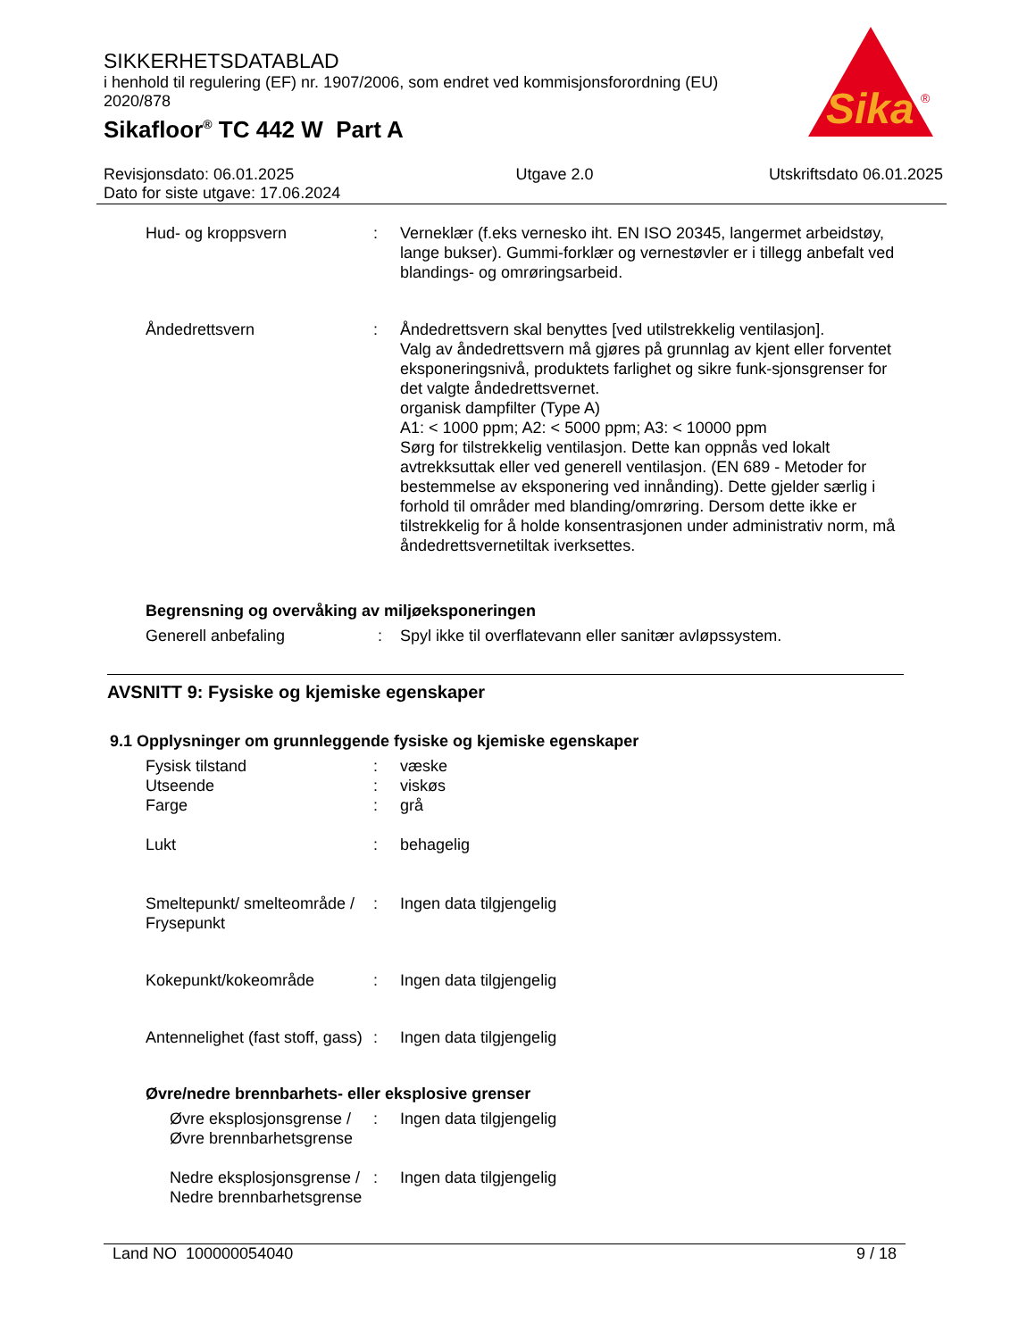SIKKERHETSDATABLAD
i henhold til regulering (EF) nr. 1907/2006, som endret ved kommisjonsforordning (EU) 2020/878
Sikafloor<sup>®</sup> TC 442 W Part A
Sika
®
Revisjonsdato: 06.01.2025
Dato for siste utgave: 17.06.2024
Utgave 2.0 Utskriftsdato 06.01.2025
Hud- og kroppsvern : Verneklær (f.eks vernesko iht. EN ISO 20345, langermet arbeidstøy, lange bukser). Gummi-forklær og vernestøvler er i tillegg anbefalt ved blandings- og omrøringsarbeid.
Åndedrettsvern : Åndedrettsvern skal benyttes [ved utilstrekkelig ventilasjon].
Valg av åndedrettsvern må gjøres på grunnlag av kjent eller forventet eksponeringsnivå, produktets farlighet og sikre funk-sjonsgrenser for det valgte åndedrettsvernet.
organisk dampfilter (Type A)
A1: < 1000 ppm; A2: < 5000 ppm; A3: < 10000 ppm
Sørg for tilstrekkelig ventilasjon. Dette kan oppnås ved lokalt avtrekksuttak eller ved generell ventilasjon. (EN 689 - Metoder for bestemmelse av eksponering ved innånding). Dette gjelder særlig i forhold til områder med blanding/omrøring. Dersom dette ikke er tilstrekkelig for å holde konsentrasjonen under administrativ norm, må åndedrettsvernetiltak iverksettes.
Begrensning og overvåking av miljøeksponeringen
Generell anbefaling : Spyl ikke til overflatevann eller sanitær avløpssystem.
AVSNITT 9: Fysiske og kjemiske egenskaper
9.1 Opplysninger om grunnleggende fysiske og kjemiske egenskaper
Fysisk tilstand : væske
Utseende : viskøs
Farge : grå
Lukt : behagelig
Smeltepunkt/ smelteområde / Frysepunkt
: Ingen data tilgjengelig
Kokepunkt/kokeområde : Ingen data tilgjengelig
Antennelighet (fast stoff, gass)
: Ingen data tilgjengelig
Øvre/nedre brennbarhets- eller eksplosive grenser
Øvre eksplosjonsgrense / Øvre brennbarhetsgrense
: Ingen data tilgjengelig
Nedre eksplosjonsgrense / Nedre brennbarhetsgrense
: Ingen data tilgjengelig
Land NO 100000054040 9 / 18